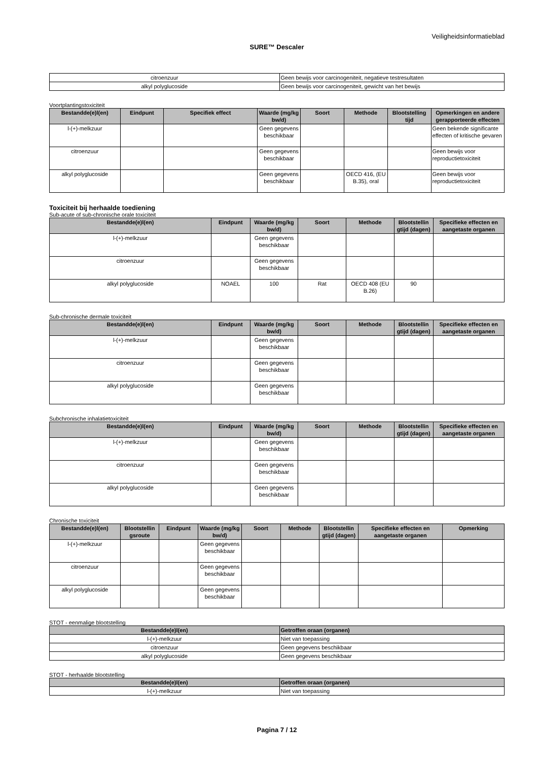Veiligheidsinformatieblad
SURE™ Descaler
| citroenzuur | Geen bewijs voor carcinogeniteit, negatieve testresultaten |
| alkyl polyglucoside | Geen bewijs voor carcinogeniteit, gewicht van het bewijs |
Voortplantingstoxiciteit
| Bestandde(e)l(en) | Eindpunt | Specifiek effect | Waarde (mg/kg bw/d) | Soort | Methode | Blootstelling tijd | Opmerkingen en andere gerapporteerde effecten |
| --- | --- | --- | --- | --- | --- | --- | --- |
| l-(+)-melkzuur | | | Geen gegevens beschikbaar | | | | Geen bekende significante effecten of kritische gevaren |
| citroenzuur | | | Geen gegevens beschikbaar | | | | Geen bewijs voor reproductietoxiciteit |
| alkyl polyglucoside | | | Geen gegevens beschikbaar | | OECD 416, (EU B.35), oral | | Geen bewijs voor reproductietoxiciteit |
Toxiciteit bij herhaalde toediening
Sub-acute of sub-chronische orale toxiciteit
| Bestandde(e)l(en) | Eindpunt | Waarde (mg/kg bw/d) | Soort | Methode | Blootstellin gtijd (dagen) | Specifieke effecten en aangetaste organen |
| --- | --- | --- | --- | --- | --- | --- |
| l-(+)-melkzuur | | Geen gegevens beschikbaar | | | | |
| citroenzuur | | Geen gegevens beschikbaar | | | | |
| alkyl polyglucoside | NOAEL | 100 | Rat | OECD 408 (EU B.26) | 90 | |
Sub-chronische dermale toxiciteit
| Bestandde(e)l(en) | Eindpunt | Waarde (mg/kg bw/d) | Soort | Methode | Blootstellin gtijd (dagen) | Specifieke effecten en aangetaste organen |
| --- | --- | --- | --- | --- | --- | --- |
| l-(+)-melkzuur | | Geen gegevens beschikbaar | | | | |
| citroenzuur | | Geen gegevens beschikbaar | | | | |
| alkyl polyglucoside | | Geen gegevens beschikbaar | | | | |
Subchronische inhalatietoxiciteit
| Bestandde(e)l(en) | Eindpunt | Waarde (mg/kg bw/d) | Soort | Methode | Blootstellin gtijd (dagen) | Specifieke effecten en aangetaste organen |
| --- | --- | --- | --- | --- | --- | --- |
| l-(+)-melkzuur | | Geen gegevens beschikbaar | | | | |
| citroenzuur | | Geen gegevens beschikbaar | | | | |
| alkyl polyglucoside | | Geen gegevens beschikbaar | | | | |
Chronische toxiciteit
| Bestandde(e)l(en) | Blootstellin gsroute | Eindpunt | Waarde (mg/kg bw/d) | Soort | Methode | Blootstellin gtijd (dagen) | Specifieke effecten en aangetaste organen | Opmerking |
| --- | --- | --- | --- | --- | --- | --- | --- | --- |
| l-(+)-melkzuur | | | Geen gegevens beschikbaar | | | | | |
| citroenzuur | | | Geen gegevens beschikbaar | | | | | |
| alkyl polyglucoside | | | Geen gegevens beschikbaar | | | | | |
STOT - eenmalige blootstelling
| Bestandde(e)l(en) | Getroffen oraan (organen) |
| --- | --- |
| l-(+)-melkzuur | Niet van toepassing |
| citroenzuur | Geen gegevens beschikbaar |
| alkyl polyglucoside | Geen gegevens beschikbaar |
STOT - herhaalde blootstelling
| Bestandde(e)l(en) | Getroffen oraan (organen) |
| --- | --- |
| l-(+)-melkzuur | Niet van toepassing |
Pagina 7 / 12